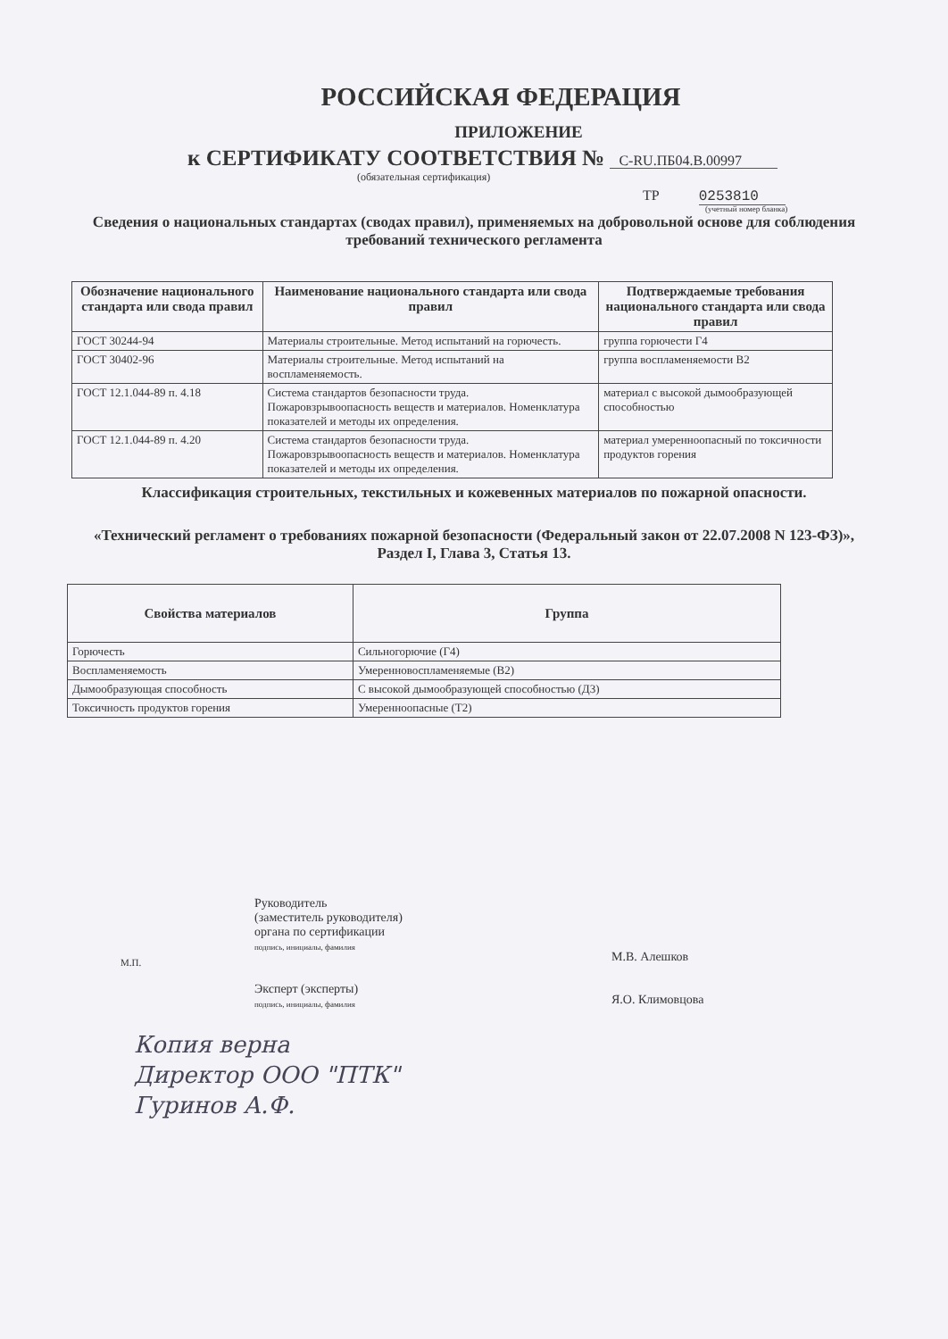РОССИЙСКАЯ ФЕДЕРАЦИЯ
ПРИЛОЖЕНИЕ
к СЕРТИФИКАТУ СООТВЕТСТВИЯ № C-RU.ПБ04.В.00997
(обязательная сертификация)
ТР 0253810
(учетный номер бланка)
Сведения о национальных стандартах (сводах правил), применяемых на добровольной основе для соблюдения требований технического регламента
| Обозначение национального стандарта или свода правил | Наименование национального стандарта или свода правил | Подтверждаемые требования национального стандарта или свода правил |
| --- | --- | --- |
| ГОСТ 30244-94 | Материалы строительные. Метод испытаний на горючесть. | группа горючести Г4 |
| ГОСТ 30402-96 | Материалы строительные. Метод испытаний на воспламеняемость. | группа воспламеняемости В2 |
| ГОСТ 12.1.044-89 п. 4.18 | Система стандартов безопасности труда. Пожаровзрывоопасность веществ и материалов. Номенклатура показателей и методы их определения. | материал с высокой дымообразующей способностью |
| ГОСТ 12.1.044-89 п. 4.20 | Система стандартов безопасности труда. Пожаровзрывоопасность веществ и материалов. Номенклатура показателей и методы их определения. | материал умеренноопасный по токсичности продуктов горения |
Классификация строительных, текстильных и кожевенных материалов по пожарной опасности.
«Технический регламент о требованиях пожарной безопасности (Федеральный закон от 22.07.2008 N 123-ФЗ)», Раздел I, Глава 3, Статья 13.
| Свойства материалов | Группа |
| --- | --- |
| Горючесть | Сильногорючие (Г4) |
| Воспламеняемость | Умеренновоспламеняемые (В2) |
| Дымообразующая способность | С высокой дымообразующей способностью (Д3) |
| Токсичность продуктов горения | Умеренноопасные (Т2) |
Руководитель
(заместитель руководителя)
органа по сертификации
подпись, инициалы, фамилия
Эксперт (эксперты)
подпись, инициалы, фамилия
М.В. Алешков
Я.О. Климовцова
М.П.
Копия верна
Директор ООО "ПТК"
Гуринов А.Ф.